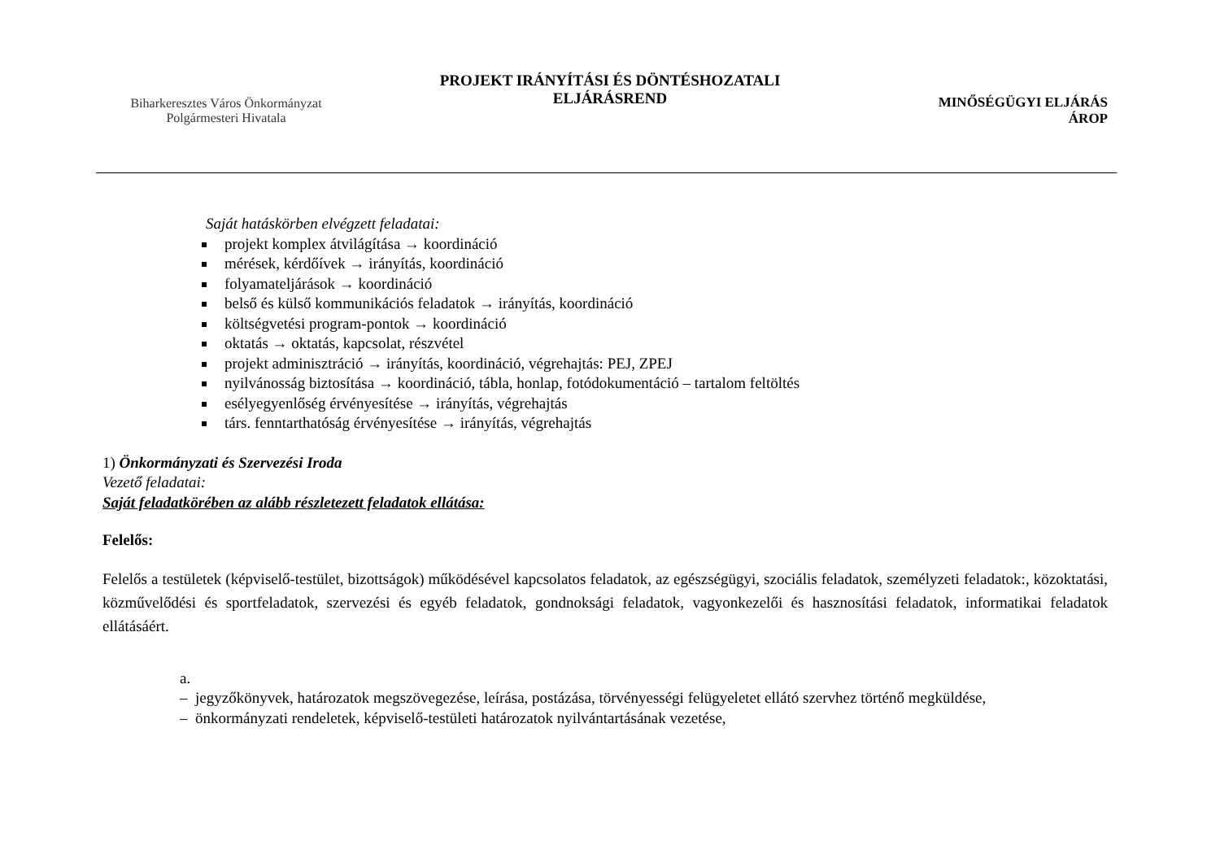Biharkeresztes Város Önkormányzat
Polgármesteri Hivatala
PROJEKT IRÁNYÍTÁSI ÉS DÖNTÉSHOZATALI
ELJÁRÁSREND
MINŐSÉGÜGYI ELJÁRÁS
ÁROP
Saját hatáskörben elvégzett feladatai:
projekt komplex átvilágítása → koordináció
mérések, kérdőívek → irányítás, koordináció
folyamateljárások → koordináció
belső és külső kommunikációs feladatok → irányítás, koordináció
költségvetési program-pontok → koordináció
oktatás → oktatás, kapcsolat, részvétel
projekt adminisztráció → irányítás, koordináció, végrehajtás: PEJ, ZPEJ
nyilvánosság biztosítása → koordináció, tábla, honlap, fotódokumentáció – tartalom feltöltés
esélyegyenlőség érvényesítése → irányítás, végrehajtás
társ. fenntarthatóság érvényesítése → irányítás, végrehajtás
1) Önkormányzati és Szervezési Iroda
Vezető feladatai:
Saját feladatkörében az alább részletezett feladatok ellátása:
Felelős:
Felelős a testületek (képviselő-testület, bizottságok) működésével kapcsolatos feladatok, az egészségügyi, szociális feladatok, személyzeti feladatok:, közoktatási, közművelődési és sportfeladatok, szervezési és egyéb feladatok, gondnoksági feladatok, vagyonkezelői és hasznosítási feladatok, informatikai feladatok ellátásáért.
a.
– jegyzőkönyvek, határozatok megszövegezése, leírása, postázása, törvényességi felügyeletet ellátó szervhez történő megküldése,
– önkormányzati rendeletek, képviselő-testületi határozatok nyilvántartásának vezetése,